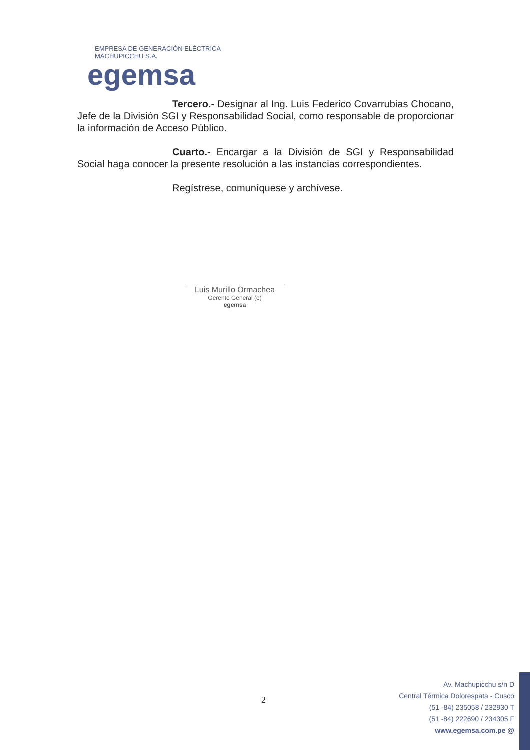EMPRESA DE GENERACIÓN ELÉCTRICA MACHUPICCHU S.A.
egemsa
Tercero.- Designar al Ing. Luis Federico Covarrubias Chocano, Jefe de la División SGI y Responsabilidad Social, como responsable de proporcionar la información de Acceso Público.
Cuarto.- Encargar a la División de SGI y Responsabilidad Social haga conocer la presente resolución a las instancias correspondientes.
Regístrese, comuníquese y archívese.
Luis Murillo Ormachea
Gerente General (e)
egemsa
2
Av. Machupicchu s/n D
Central Térmica Dolorespata - Cusco
(51 -84) 235058 / 232930 T
(51 -84) 222690 / 234305 F
www.egemsa.com.pe @